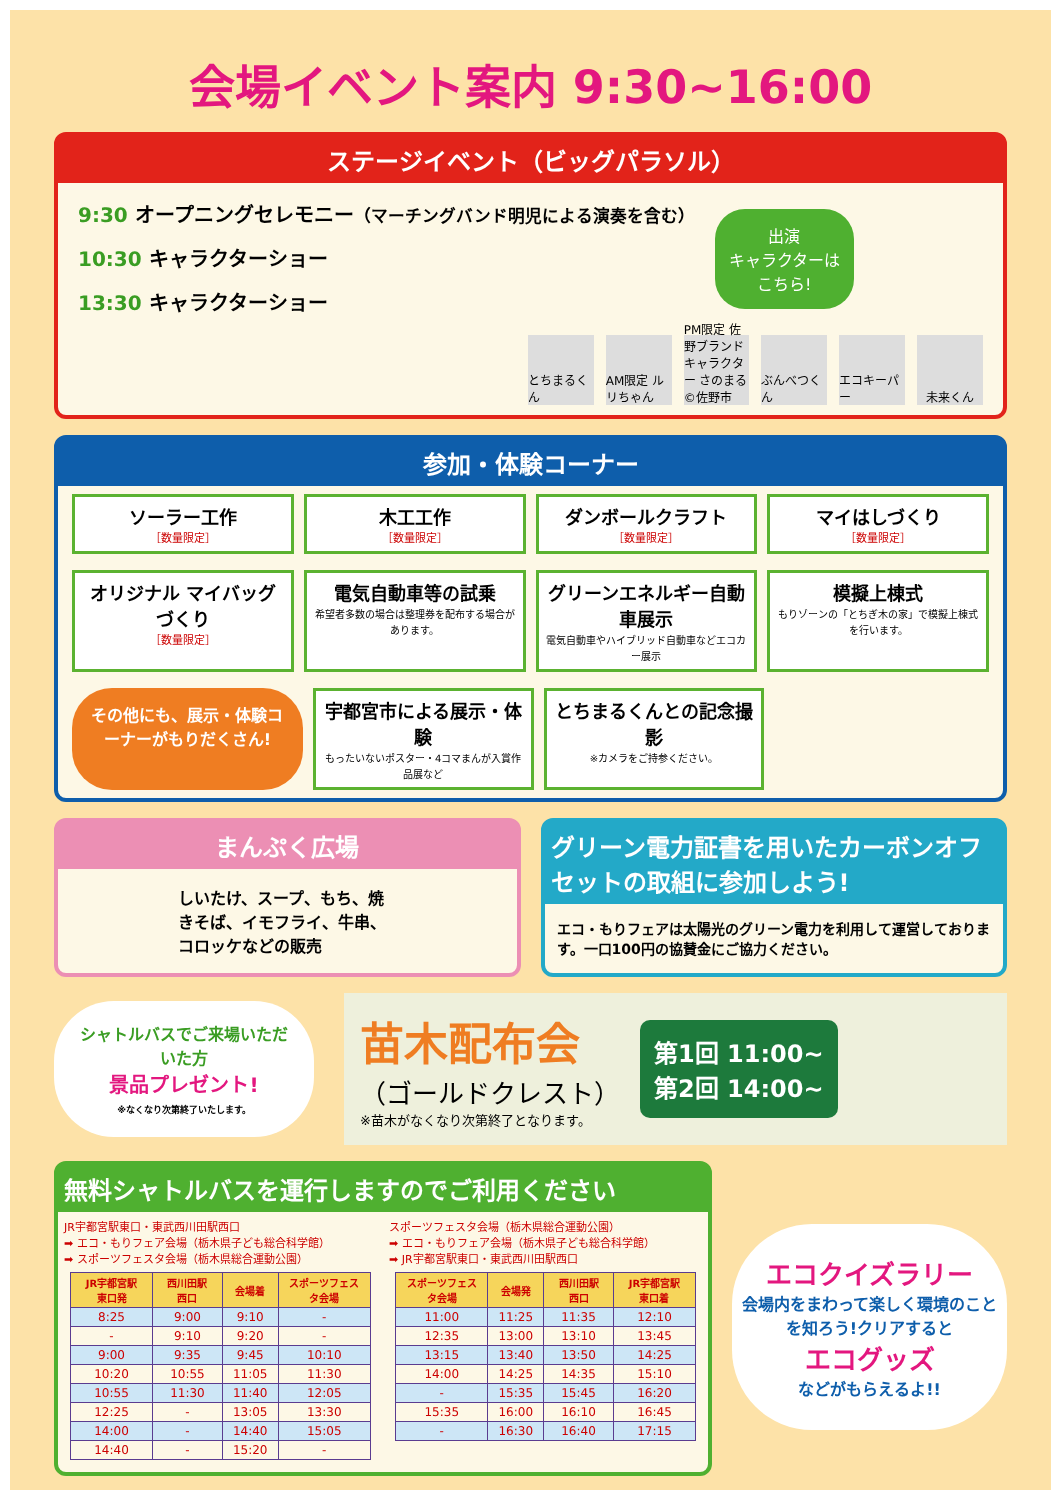会場イベント案内 9:30~16:00
ステージイベント（ビッグパラソル）
9:30 オープニングセレモニー（マーチングバンド明児による演奏を含む）
10:30 キャラクターショー
13:30 キャラクターショー
出演
キャラクターは
こちら!
とちまるくん AM限定 ルリちゃん PM限定 佐野ブランドキャラクター さのまる ©佐野市 ぶんべつくん エコキーパー 未来くん
参加・体験コーナー
ソーラー工作
［数量限定］
木工工作
［数量限定］
ダンボールクラフト
［数量限定］
マイはしづくり
［数量限定］
オリジナル マイバッグづくり
［数量限定］
電気自動車等の試乗
希望者多数の場合は整理券を配布する場合があります。
グリーンエネルギー自動車展示
電気自動車やハイブリッド自動車などエコカー展示
模擬上棟式
もりゾーンの「とちぎ木の家」で模擬上棟式を行います。
その他にも、展示・体験コーナーがもりだくさん!
宇都宮市による展示・体験
もったいないポスター・4コマまんが入賞作品展など
とちまるくんとの記念撮影
※カメラをご持参ください。
まんぷく広場
しいたけ、スープ、もち、焼きそば、イモフライ、牛串、コロッケなどの販売
グリーン電力証書を用いたカーボンオフセットの取組に参加しよう!
エコ・もりフェアは太陽光のグリーン電力を利用して運営しております。一口100円の協賛金にご協力ください。
シャトルバスでご来場いただいた方
景品プレゼント!
※なくなり次第終了いたします。
苗木配布会
（ゴールドクレスト）
※苗木がなくなり次第終了となります。
第1回 11:00~
第2回 14:00~
無料シャトルバスを運行しますのでご利用ください
JR宇都宮駅東口・東武西川田駅西口
➡ エコ・もりフェア会場（栃木県子ども総合科学館）
➡ スポーツフェスタ会場（栃木県総合運動公園）
| JR宇都宮駅東口発 | 西川田駅西口 | 会場着 | スポーツフェスタ会場 |
| --- | --- | --- | --- |
| 8:25 | 9:00 | 9:10 | - |
| - | 9:10 | 9:20 | - |
| 9:00 | 9:35 | 9:45 | 10:10 |
| 10:20 | 10:55 | 11:05 | 11:30 |
| 10:55 | 11:30 | 11:40 | 12:05 |
| 12:25 | - | 13:05 | 13:30 |
| 14:00 | - | 14:40 | 15:05 |
| 14:40 | - | 15:20 | - |
スポーツフェスタ会場（栃木県総合運動公園）
➡ エコ・もりフェア会場（栃木県子ども総合科学館）
➡ JR宇都宮駅東口・東武西川田駅西口
| スポーツフェスタ会場 | 会場発 | 西川田駅西口 | JR宇都宮駅東口着 |
| --- | --- | --- | --- |
| 11:00 | 11:25 | 11:35 | 12:10 |
| 12:35 | 13:00 | 13:10 | 13:45 |
| 13:15 | 13:40 | 13:50 | 14:25 |
| 14:00 | 14:25 | 14:35 | 15:10 |
| - | 15:35 | 15:45 | 16:20 |
| 15:35 | 16:00 | 16:10 | 16:45 |
| - | 16:30 | 16:40 | 17:15 |
エコクイズラリー
会場内をまわって楽しく環境のことを知ろう!クリアすると
エコグッズ
などがもらえるよ!!